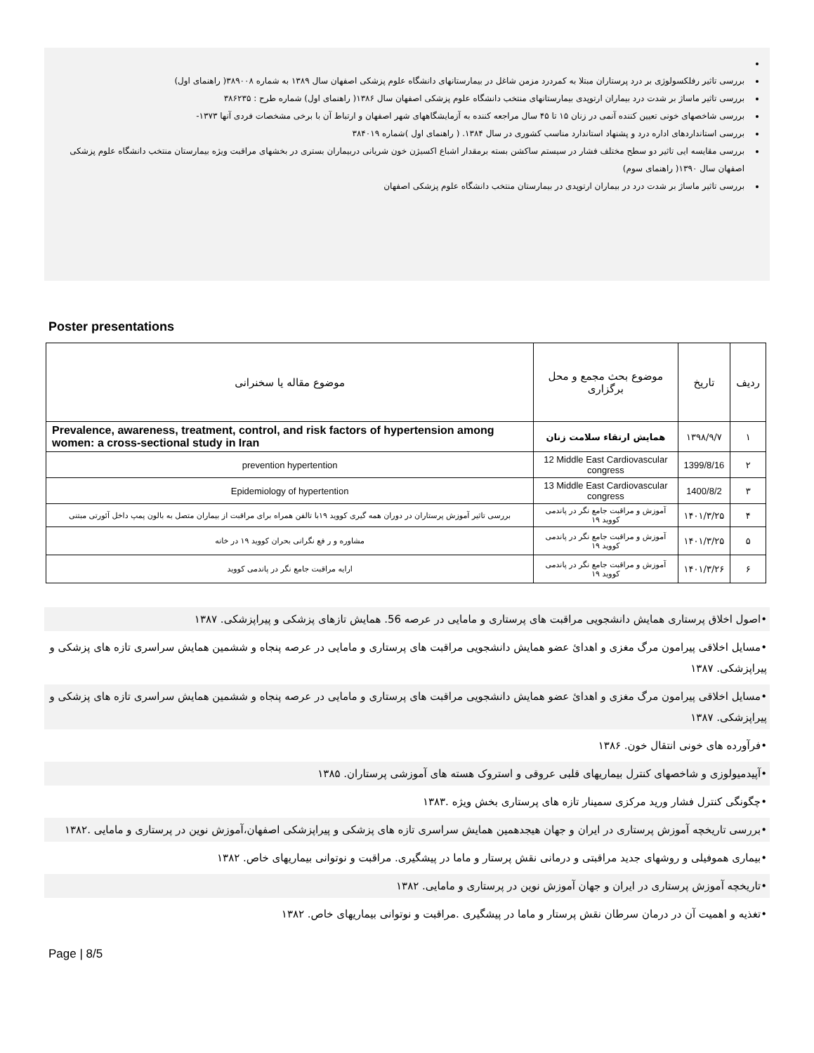بررسی تاثیر رفلکسولوژی بر درد پرستاران مبتلا به کمردرد مزمن شاغل در بیمارستانهای دانشگاه علوم پزشکی اصفهان سال ۱۳۸۹ به شماره ۳۸۹۰۰۸( راهنمای اول)
بررسی تاثیر ماساژ بر شدت درد بیماران ارتوپدی بیمارستانهای منتخب دانشگاه علوم پزشکی اصفهان سال ۱۳۸۶( راهنمای اول) شماره طرح : ۳۸۶۲۳۵
بررسی شاخصهای خونی تعیین کننده آنمی در زنان ۱۵ تا ۴۵ سال مراجعه کننده به آزمایشگاههای شهر اصفهان و ارتباط آن با برخی مشخصات فردی آنها ۱۳۷۳-
بررسی استانداردهای اداره درد و پشنهاد استاندارد مناسب کشوری در سال ۱۳۸۴. ( راهنمای اول )شماره ۳۸۴۰۱۹
بررسی مقایسه ایی تاثیر دو سطح مختلف فشار در سیستم ساکشن بسته برمقدار اشباع اکسیژن خون شریانی دربیماران بستری در بخشهای مراقبت ویژه بیمارستان منتخب دانشگاه علوم پزشکی اصفهان سال ۱۳۹۰( راهنمای سوم)
بررسی تاثیر ماساژ بر شدت درد در بیماران ارتوپدی در بیمارستان منتخب دانشگاه علوم پزشکی اصفهان
Poster presentations
| ردیف | تاریخ | موضوع بحث مجمع و محل برگزاری | موضوع مقاله یا سخنرانی |
| ۱ | ۱۳۹۸/۹/۷ | همایش ارتقاء سلامت زنان | Prevalence, awareness, treatment, control, and risk factors of hypertension among women: a cross-sectional study in Iran |
| ۲ | 1399/8/16 | 12 Middle East Cardiovascular congress | prevention hypertention |
| ۳ | 1400/8/2 | 13 Middle East Cardiovascular congress | Epidemiology of hypertention |
| ۴ | ۱۴۰۱/۳/۲۵ | آموزش و مراقبت جامع نگر در پاندمی کووید ۱۹ | بررسی تاثیر آموزش پرستاران در دوران همه گیری کووید ۱۹با تالفن همراه برای مراقبت از بیماران متصل به بالون پمپ داخل آئورتی مبتنی |
| ۵ | ۱۴۰۱/۳/۲۵ | آموزش و مراقبت جامع نگر در پاندمی کووید ۱۹ | مشاوره و ر فع نگرانی بحران کووید ۱۹ در خانه |
| ۶ | ۱۴۰۱/۳/۲۶ | آموزش و مراقبت جامع نگر در پاندمی کووید ۱۹ | ارایه مراقبت جامع نگر در پاندمی کووید |
•اصول اخلاق پرستاری همایش دانشجویی مراقبت های پرستاری و مامایی در عرصه 56. همایش تازهای پزشکی و پیراپزشکی. ۱۳۸۷
•مسایل اخلاقی پیرامون مرگ مغزی و اهدائ عضو همایش دانشجویی مراقبت های پرستاری و مامایی در عرصه پنجاه و ششمین همایش سراسری تازه های پزشکی و پیراپزشکی. ۱۳۸۷
•مسایل اخلاقی پیرامون مرگ مغزی و اهدائ عضو همایش دانشجویی مراقبت های پرستاری و مامایی در عرصه پنجاه و ششمین همایش سراسری تازه های پزشکی و پیراپزشکی. ۱۳۸۷
•فرآورده های خونی انتقال خون. ۱۳۸۶
•آپیدمیولوزی و شاخصهای کنترل بیماریهای قلبی عروقی و استروک هسته های آموزشی پرستاران. ۱۳۸۵
•چگونگی کنترل فشار ورید مرکزی سمینار تازه های پرستاری بخش ویژه .۱۳۸۳
•بررسی تاریخچه آموزش پرستاری در ایران و جهان هیجدهمین همایش سراسری تازه های پزشکی و پیراپزشکی اصفهان،آموزش نوین در پرستاری و مامایی .۱۳۸۲
•بیماری هموفیلی و روشهای جدید مراقبتی و درمانی نقش پرستار و ماما در پیشگیری. مراقبت و نوتوانی بیماریهای خاص. ۱۳۸۲
•تاریخچه آموزش پرستاری در ایران و جهان آموزش نوین در پرستاری و مامایی. ۱۳۸۲
•تغذیه و اهمیت آن در درمان سرطان نقش پرستار و ماما در پیشگیری .مراقبت و نوتوانی بیماریهای خاص. ۱۳۸۲
Page | 8/5